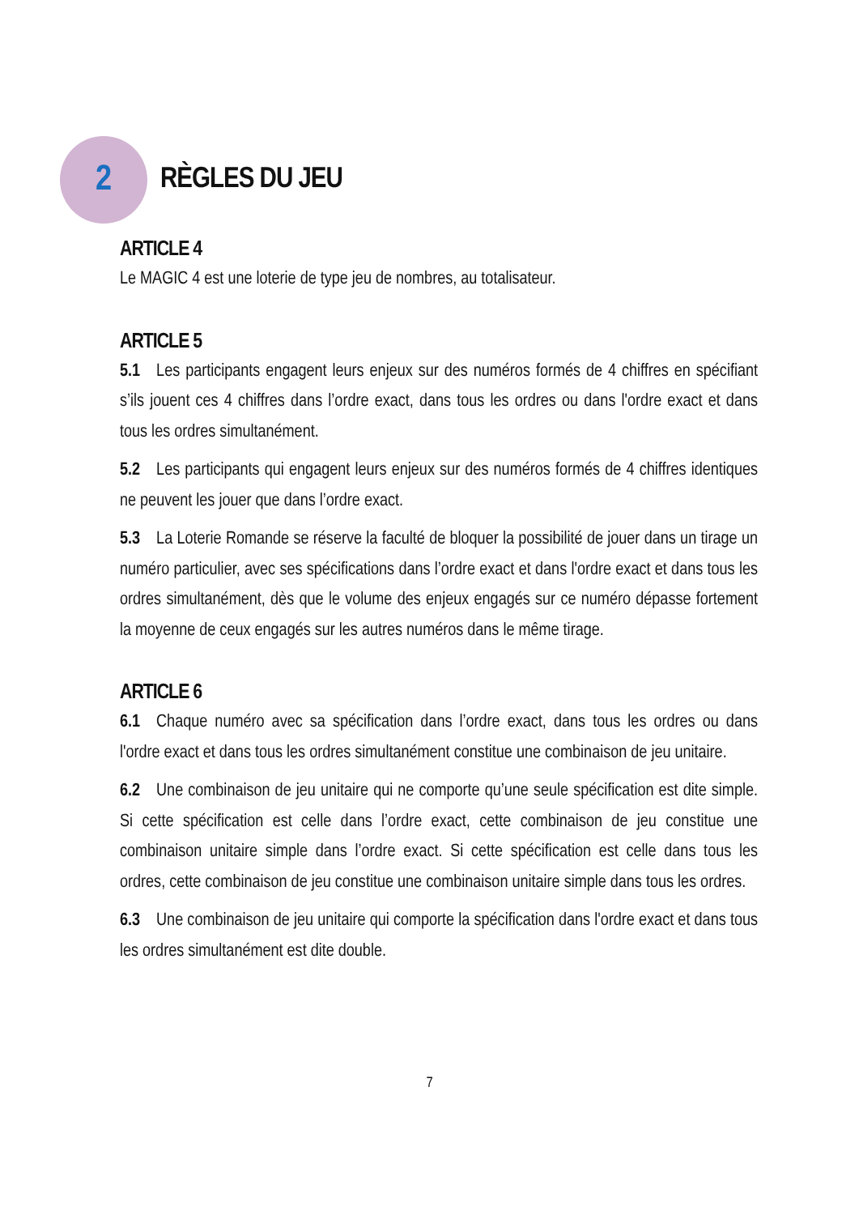2
RÈGLES DU JEU
ARTICLE 4
Le MAGIC 4 est une loterie de type jeu de nombres, au totalisateur.
ARTICLE 5
5.1 Les participants engagent leurs enjeux sur des numéros formés de 4 chiffres en spécifiant s’ils jouent ces 4 chiffres dans l’ordre exact, dans tous les ordres ou dans l'ordre exact et dans tous les ordres simultanément.
5.2 Les participants qui engagent leurs enjeux sur des numéros formés de 4 chiffres identiques ne peuvent les jouer que dans l’ordre exact.
5.3 La Loterie Romande se réserve la faculté de bloquer la possibilité de jouer dans un tirage un numéro particulier, avec ses spécifications dans l’ordre exact et dans l'ordre exact et dans tous les ordres simultanément, dès que le volume des enjeux engagés sur ce numéro dépasse fortement la moyenne de ceux engagés sur les autres numéros dans le même tirage.
ARTICLE 6
6.1 Chaque numéro avec sa spécification dans l’ordre exact, dans tous les ordres ou dans l'ordre exact et dans tous les ordres simultanément constitue une combinaison de jeu unitaire.
6.2 Une combinaison de jeu unitaire qui ne comporte qu’une seule spécification est dite simple. Si cette spécification est celle dans l’ordre exact, cette combinaison de jeu constitue une combinaison unitaire simple dans l’ordre exact. Si cette spécification est celle dans tous les ordres, cette combinaison de jeu constitue une combinaison unitaire simple dans tous les ordres.
6.3 Une combinaison de jeu unitaire qui comporte la spécification dans l'ordre exact et dans tous les ordres simultanément est dite double.
7